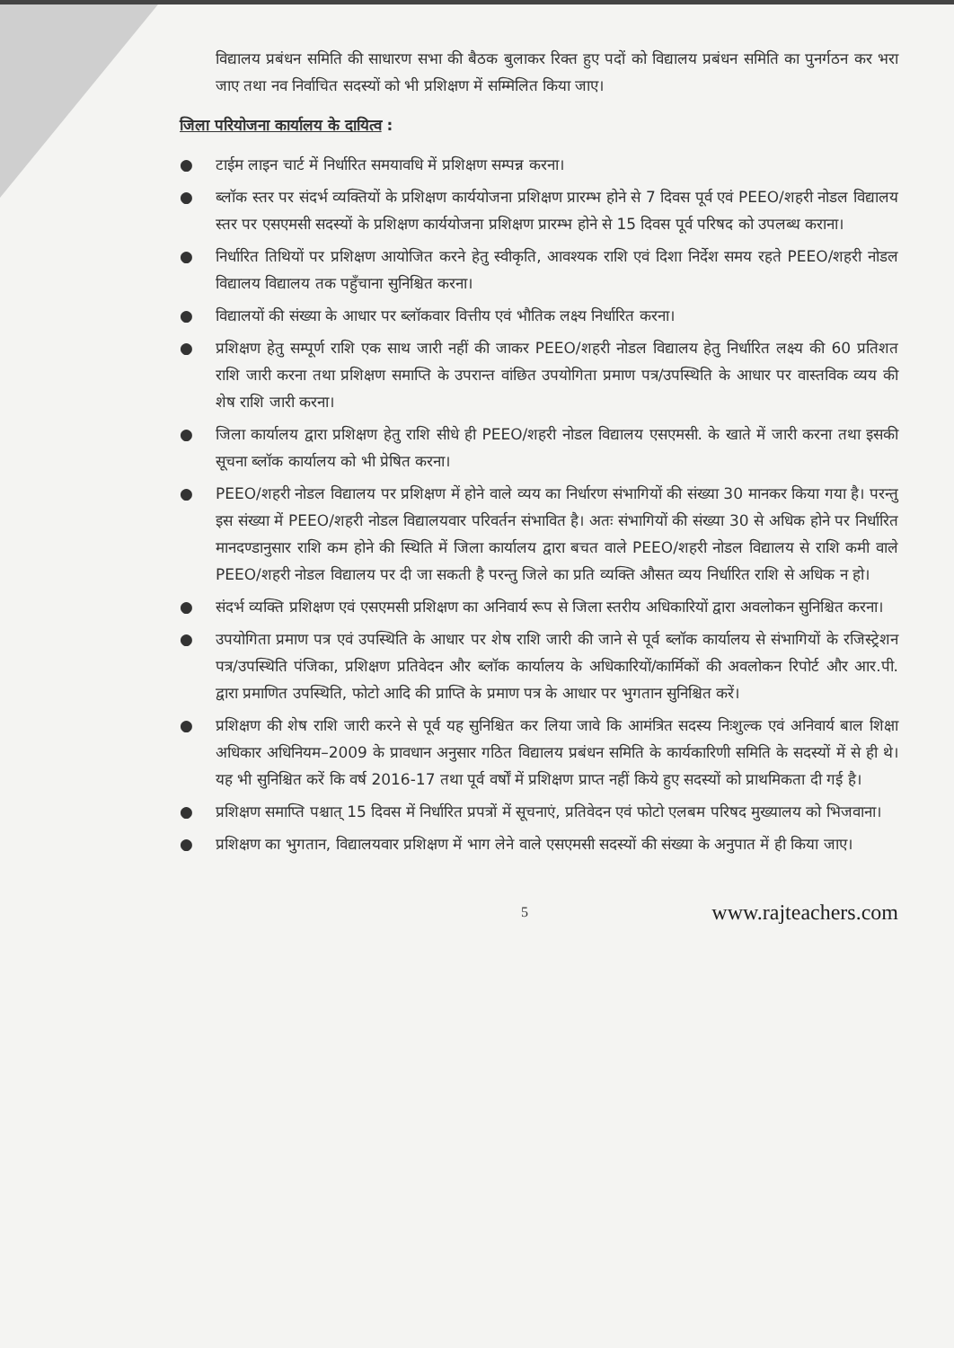विद्यालय प्रबंधन समिति की साधारण सभा की बैठक बुलाकर रिक्त हुए पदों को विद्यालय प्रबंधन समिति का पुनर्गठन कर भरा जाए तथा नव निर्वाचित सदस्यों को भी प्रशिक्षण में सम्मिलित किया जाए।
जिला परियोजना कार्यालय के दायित्व :
● टाईम लाइन चार्ट में निर्धारित समयावधि में प्रशिक्षण सम्पन्न करना।
● ब्लॉक स्तर पर संदर्भ व्यक्तियों के प्रशिक्षण कार्ययोजना प्रशिक्षण प्रारम्भ होने से 7 दिवस पूर्व एवं PEEO/शहरी नोडल विद्यालय स्तर पर एसएमसी सदस्यों के प्रशिक्षण कार्ययोजना प्रशिक्षण प्रारम्भ होने से 15 दिवस पूर्व परिषद को उपलब्ध कराना।
● निर्धारित तिथियों पर प्रशिक्षण आयोजित करने हेतु स्वीकृति, आवश्यक राशि एवं दिशा निर्देश समय रहते PEEO/शहरी नोडल विद्यालय विद्यालय तक पहुँचाना सुनिश्चित करना।
● विद्यालयों की संख्या के आधार पर ब्लॉकवार वित्तीय एवं भौतिक लक्ष्य निर्धारित करना।
● प्रशिक्षण हेतु सम्पूर्ण राशि एक साथ जारी नहीं की जाकर PEEO/शहरी नोडल विद्यालय हेतु निर्धारित लक्ष्य की 60 प्रतिशत राशि जारी करना तथा प्रशिक्षण समाप्ति के उपरान्त वांछित उपयोगिता प्रमाण पत्र/उपस्थिति के आधार पर वास्तविक व्यय की शेष राशि जारी करना।
● जिला कार्यालय द्वारा प्रशिक्षण हेतु राशि सीधे ही PEEO/शहरी नोडल विद्यालय एसएमसी. के खाते में जारी करना तथा इसकी सूचना ब्लॉक कार्यालय को भी प्रेषित करना।
● PEEO/शहरी नोडल विद्यालय पर प्रशिक्षण में होने वाले व्यय का निर्धारण संभागियों की संख्या 30 मानकर किया गया है। परन्तु इस संख्या में PEEO/शहरी नोडल विद्यालयवार परिवर्तन संभावित है। अतः संभागियों की संख्या 30 से अधिक होने पर निर्धारित मानदण्डानुसार राशि कम होने की स्थिति में जिला कार्यालय द्वारा बचत वाले PEEO/शहरी नोडल विद्यालय से राशि कमी वाले PEEO/शहरी नोडल विद्यालय पर दी जा सकती है परन्तु जिले का प्रति व्यक्ति औसत व्यय निर्धारित राशि से अधिक न हो।
● संदर्भ व्यक्ति प्रशिक्षण एवं एसएमसी प्रशिक्षण का अनिवार्य रूप से जिला स्तरीय अधिकारियों द्वारा अवलोकन सुनिश्चित करना।
● उपयोगिता प्रमाण पत्र एवं उपस्थिति के आधार पर शेष राशि जारी की जाने से पूर्व ब्लॉक कार्यालय से संभागियों के रजिस्ट्रेशन पत्र/उपस्थिति पंजिका, प्रशिक्षण प्रतिवेदन और ब्लॉक कार्यालय के अधिकारियों/कार्मिकों की अवलोकन रिपोर्ट और आर.पी. द्वारा प्रमाणित उपस्थिति, फोटो आदि की प्राप्ति के प्रमाण पत्र के आधार पर भुगतान सुनिश्चित करें।
● प्रशिक्षण की शेष राशि जारी करने से पूर्व यह सुनिश्चित कर लिया जावे कि आमंत्रित सदस्य निःशुल्क एवं अनिवार्य बाल शिक्षा अधिकार अधिनियम–2009 के प्रावधान अनुसार गठित विद्यालय प्रबंधन समिति के कार्यकारिणी समिति के सदस्यों में से ही थे। यह भी सुनिश्चित करें कि वर्ष 2016-17 तथा पूर्व वर्षों में प्रशिक्षण प्राप्त नहीं किये हुए सदस्यों को प्राथमिकता दी गई है।
● प्रशिक्षण समाप्ति पश्चात् 15 दिवस में निर्धारित प्रपत्रों में सूचनाएं, प्रतिवेदन एवं फोटो एलबम परिषद मुख्यालय को भिजवाना।
● प्रशिक्षण का भुगतान, विद्यालयवार प्रशिक्षण में भाग लेने वाले एसएमसी सदस्यों की संख्या के अनुपात में ही किया जाए।
5 www.rajteachers.com